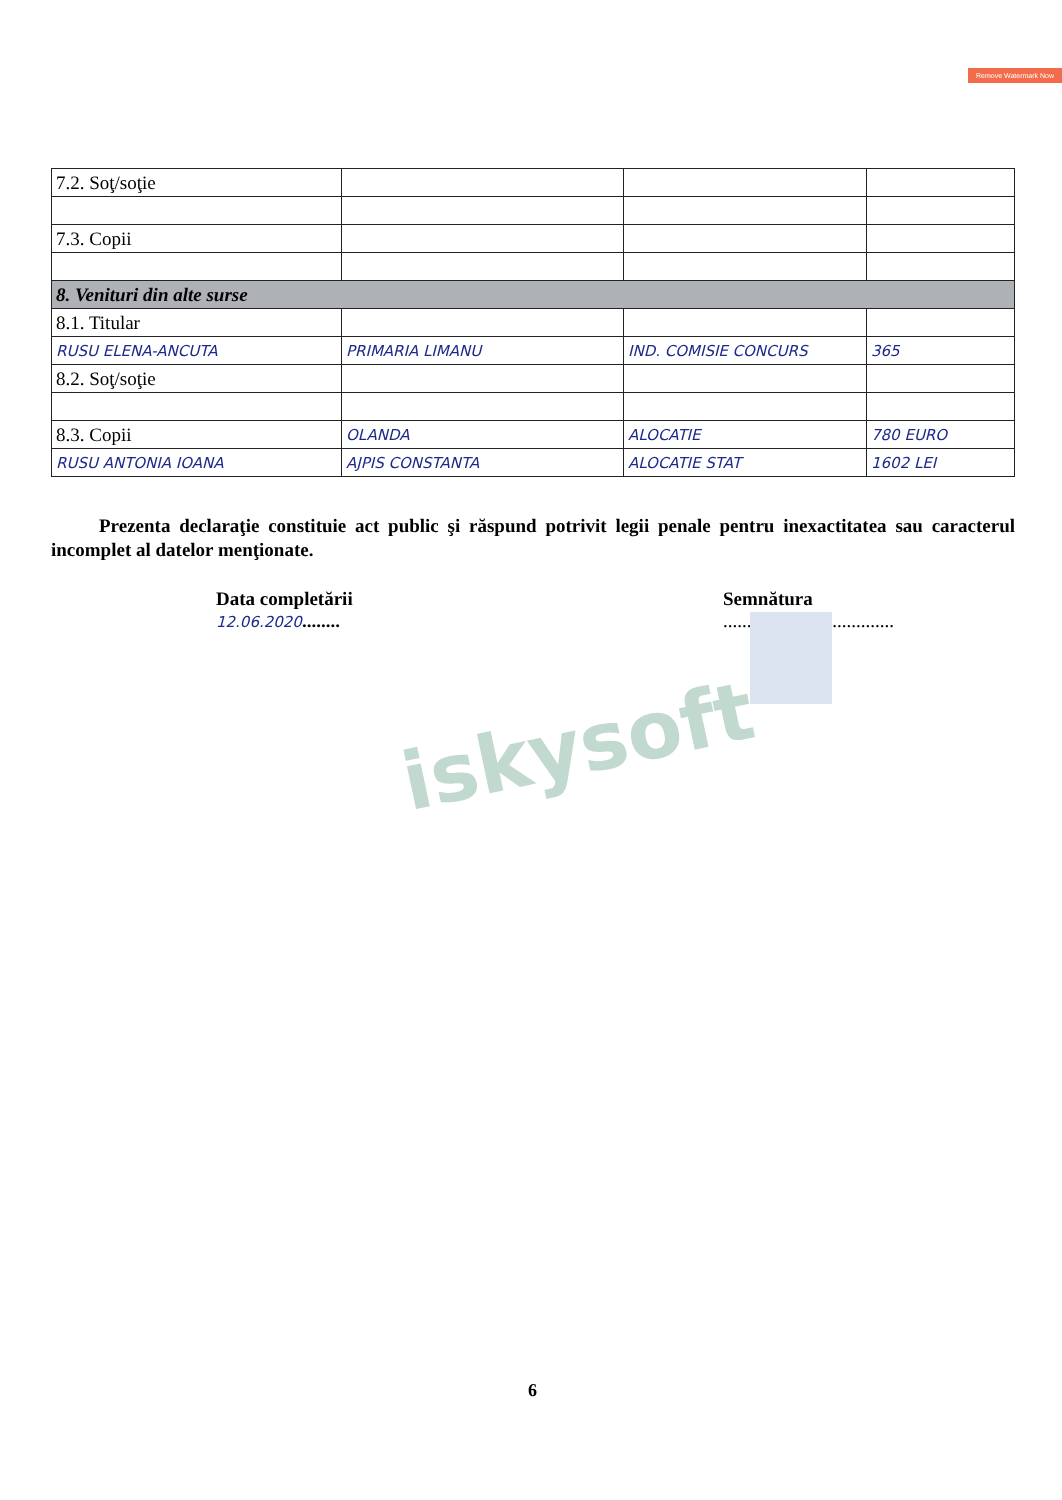Remove Watermark Now
| 7.2. Soţ/soţie | | | |
| 7.3. Copii | | | |
| 8. Venituri din alte surse | | | |
| 8.1. Titular | | | |
| RUSU ELENA-ANCUTA | PRIMARIA LIMANU | IND. COMISIE CONCURS | 365 |
| 8.2. Soţ/soţie | | | |
| 8.3. Copii | OLANDA | ALOCATIE | 780 EURO |
| RUSU ANTONIA IOANA | AJPIS CONSTANTA | ALOCATIE STAT | 1602 LEI |
Prezenta declaraţie constituie act public şi răspund potrivit legii penale pentru inexactitatea sau caracterul incomplet al datelor menţionate.
Data completării
12.06.2020........
Semnătura
....................................
iskysoft
6